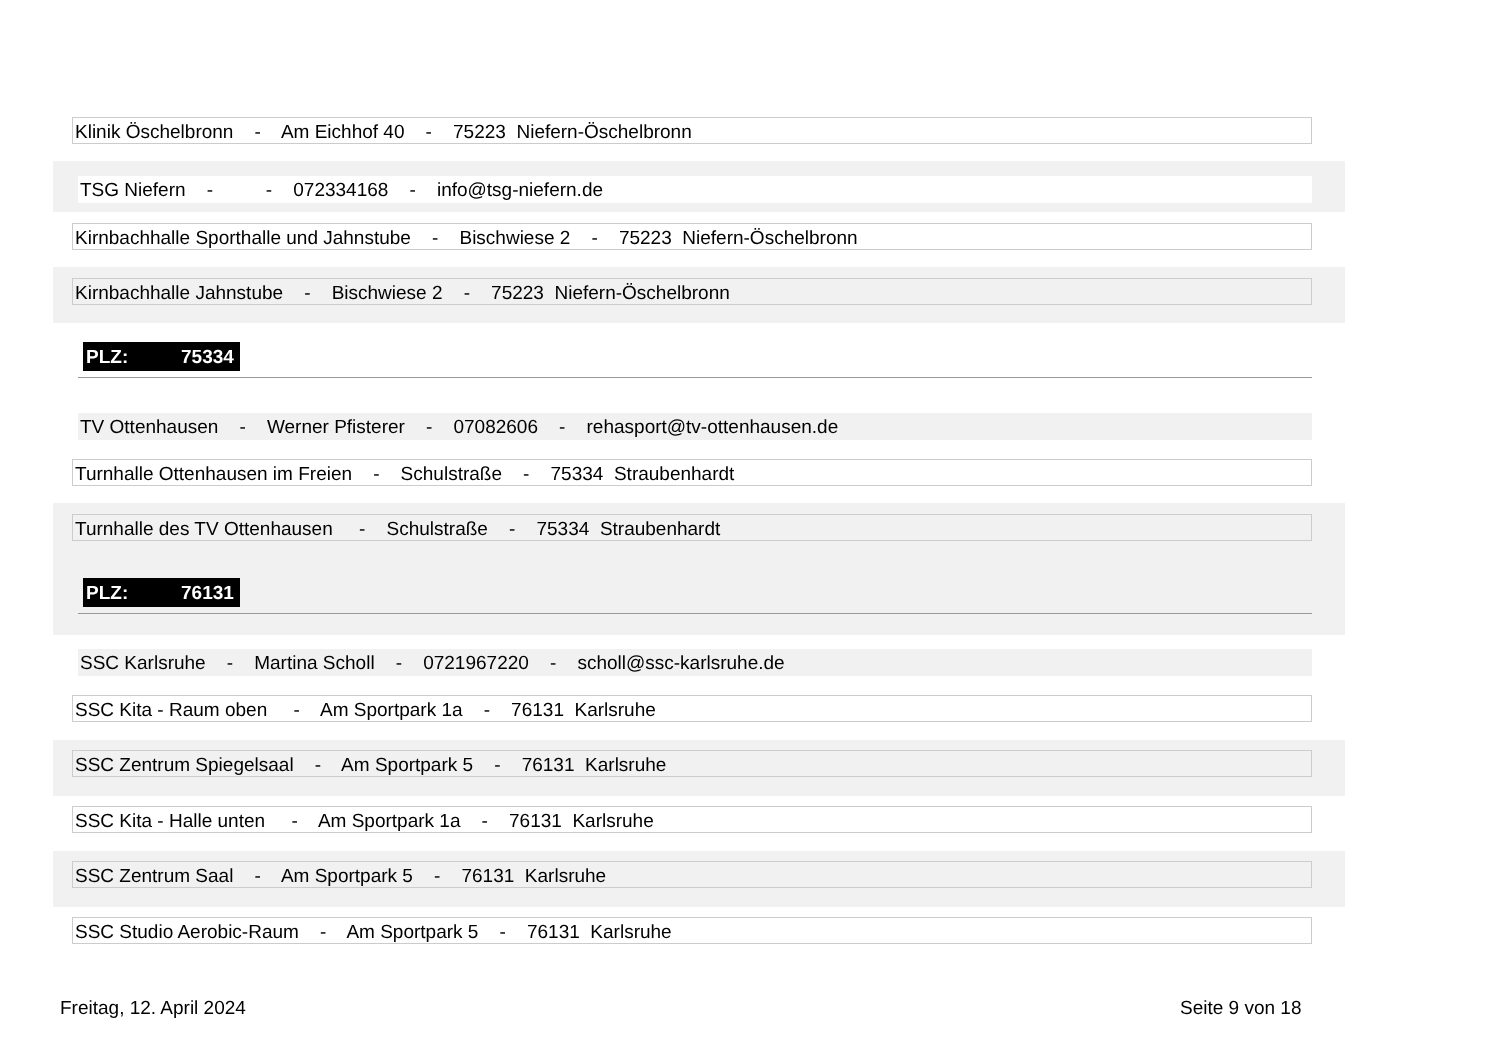Klinik Öschelbronn - Am Eichhof 40 - 75223 Niefern-Öschelbronn
TSG Niefern - - 072334168 - info@tsg-niefern.de
Kirnbachhalle Sporthalle und Jahnstube - Bischwiese 2 - 75223 Niefern-Öschelbronn
Kirnbachhalle Jahnstube - Bischwiese 2 - 75223 Niefern-Öschelbronn
PLZ: 75334
TV Ottenhausen - Werner Pfisterer - 07082606 - rehasport@tv-ottenhausen.de
Turnhalle Ottenhausen im Freien - Schulstraße - 75334 Straubenhardt
Turnhalle des TV Ottenhausen - Schulstraße - 75334 Straubenhardt
PLZ: 76131
SSC Karlsruhe - Martina Scholl - 0721967220 - scholl@ssc-karlsruhe.de
SSC Kita - Raum oben - Am Sportpark 1a - 76131 Karlsruhe
SSC Zentrum Spiegelsaal - Am Sportpark 5 - 76131 Karlsruhe
SSC Kita - Halle unten - Am Sportpark 1a - 76131 Karlsruhe
SSC Zentrum Saal - Am Sportpark 5 - 76131 Karlsruhe
SSC Studio Aerobic-Raum - Am Sportpark 5 - 76131 Karlsruhe
Freitag, 12. April 2024 Seite 9 von 18